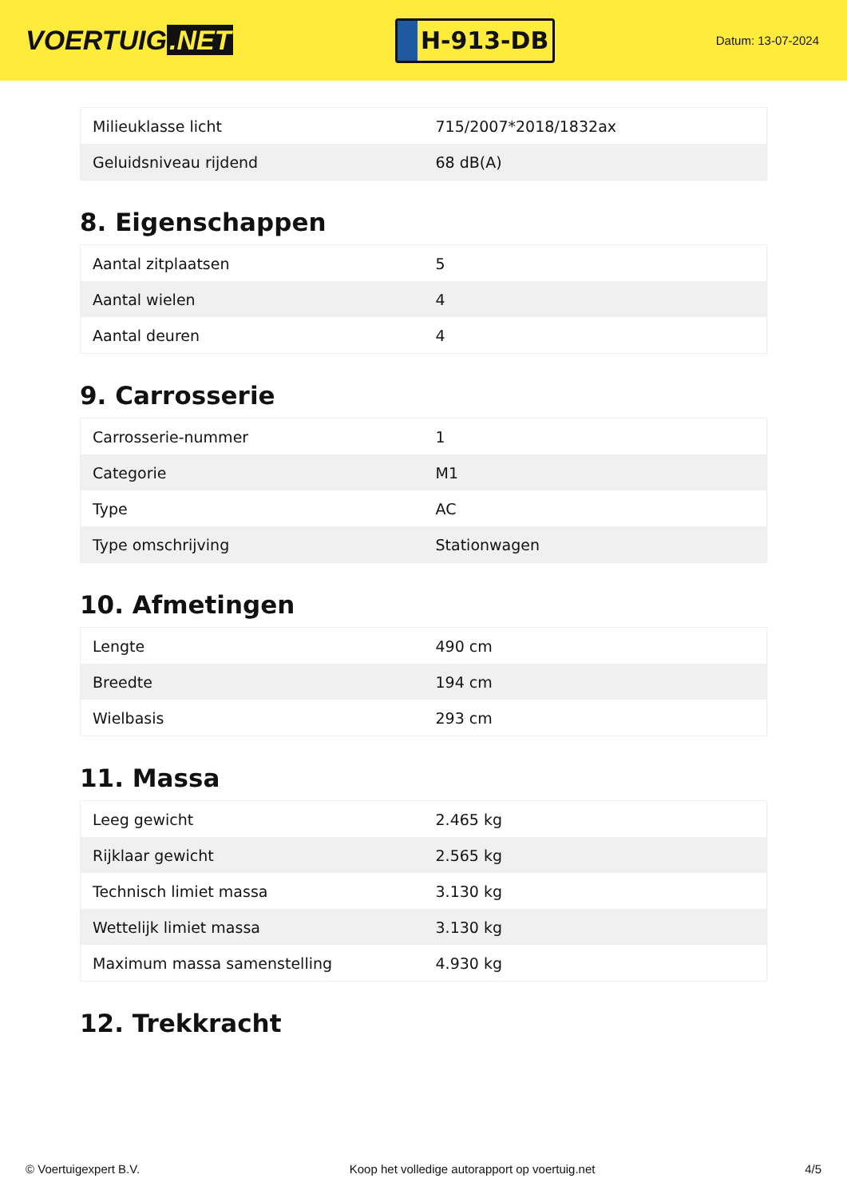VOERTUIG.NET
H-913-DB
Datum: 13-07-2024
| Milieuklasse licht | 715/2007*2018/1832ax |
| Geluidsniveau rijdend | 68 dB(A) |
8. Eigenschappen
| Aantal zitplaatsen | 5 |
| Aantal wielen | 4 |
| Aantal deuren | 4 |
9. Carrosserie
| Carrosserie-nummer | 1 |
| Categorie | M1 |
| Type | AC |
| Type omschrijving | Stationwagen |
10. Afmetingen
| Lengte | 490 cm |
| Breedte | 194 cm |
| Wielbasis | 293 cm |
11. Massa
| Leeg gewicht | 2.465 kg |
| Rijklaar gewicht | 2.565 kg |
| Technisch limiet massa | 3.130 kg |
| Wettelijk limiet massa | 3.130 kg |
| Maximum massa samenstelling | 4.930 kg |
12. Trekkracht
© Voertuigexpert B.V. Koop het volledige autorapport op voertuig.net 4/5